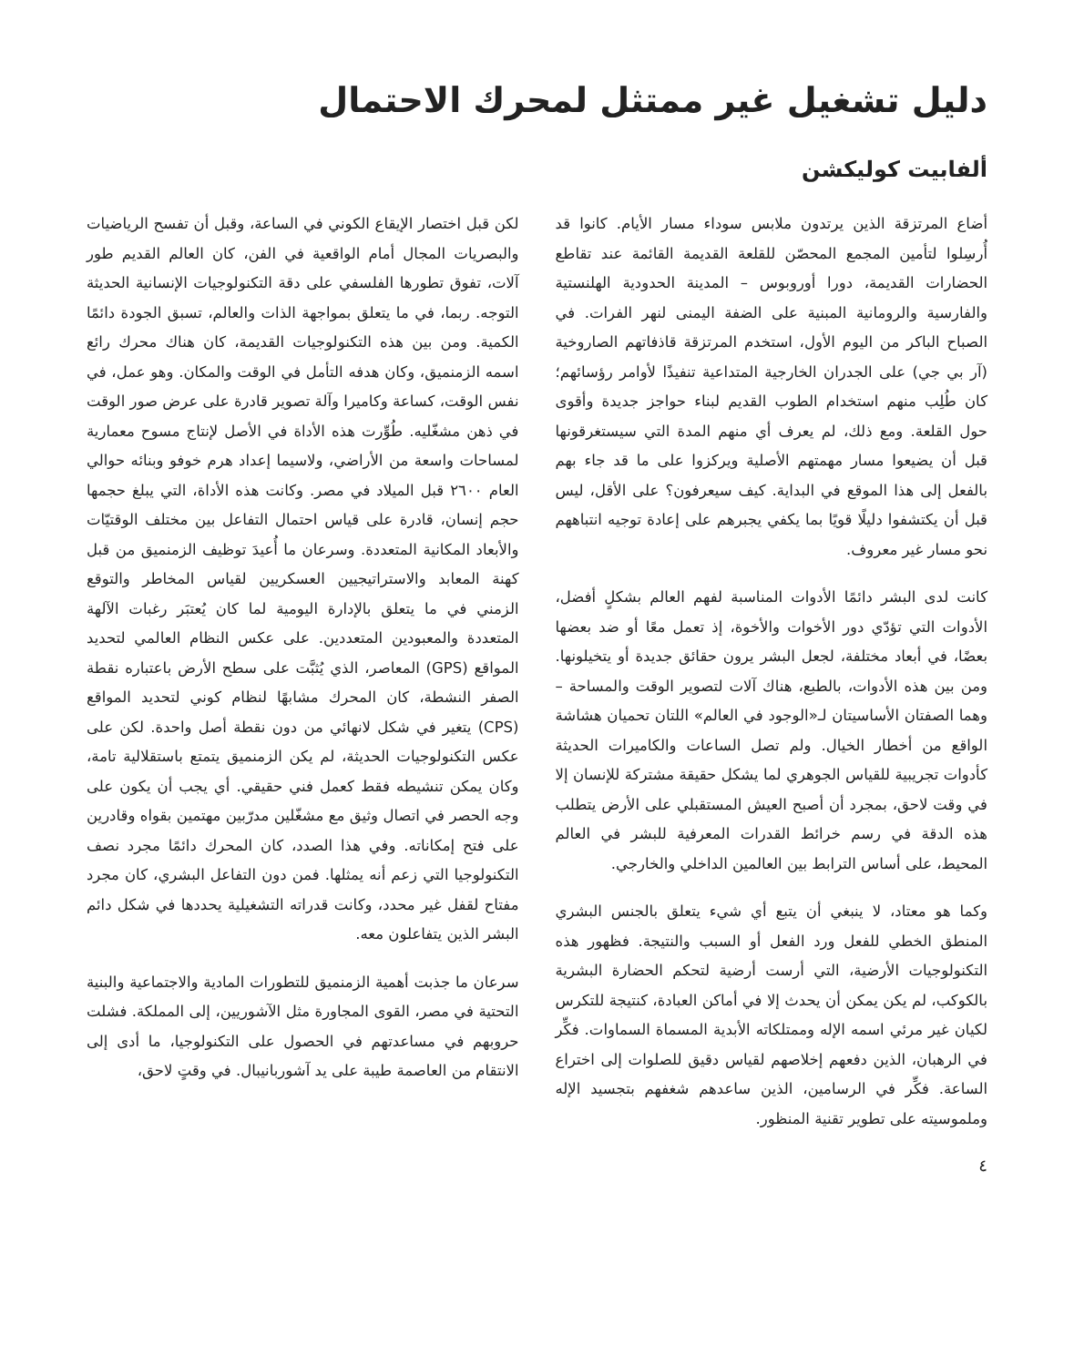دليل تشغيل غير ممتثل لمحرك الاحتمال
ألفابيت كوليكشن
أضاع المرتزقة الذين يرتدون ملابس سوداء مسار الأيام. كانوا قد أُرسِلوا لتأمين المجمع المحصّن للقلعة القديمة القائمة عند تقاطع الحضارات القديمة، دورا أوروبوس – المدينة الحدودية الهلنستية والفارسية والرومانية المبنية على الضفة اليمنى لنهر الفرات. في الصباح الباكر من اليوم الأول، استخدم المرتزقة قاذفاتهم الصاروخية (آر بي جي) على الجدران الخارجية المتداعية تنفيذًا لأوامر رؤسائهم؛ كان طُلِب منهم استخدام الطوب القديم لبناء حواجز جديدة وأقوى حول القلعة. ومع ذلك، لم يعرف أي منهم المدة التي سيستغرقونها قبل أن يضيعوا مسار مهمتهم الأصلية ويركزوا على ما قد جاء بهم بالفعل إلى هذا الموقع في البداية. كيف سيعرفون؟ على الأقل، ليس قبل أن يكتشفوا دليلًا قويًا بما يكفي يجبرهم على إعادة توجيه انتباههم نحو مسار غير معروف.
كانت لدى البشر دائمًا الأدوات المناسبة لفهم العالم بشكلٍ أفضل، الأدوات التي تؤدّي دور الأخوات والأخوة، إذ تعمل معًا أو ضد بعضها بعضًا، في أبعاد مختلفة، لجعل البشر يرون حقائق جديدة أو يتخيلونها. ومن بين هذه الأدوات، بالطبع، هناك آلات لتصوير الوقت والمساحة – وهما الصفتان الأساسيتان لـ«الوجود في العالم» اللتان تحميان هشاشة الواقع من أخطار الخيال. ولم تصل الساعات والكاميرات الحديثة كأدوات تجريبية للقياس الجوهري لما يشكل حقيقة مشتركة للإنسان إلا في وقت لاحق، بمجرد أن أصبح العيش المستقبلي على الأرض يتطلب هذه الدقة في رسم خرائط القدرات المعرفية للبشر في العالم المحيط، على أساس الترابط بين العالمين الداخلي والخارجي.
وكما هو معتاد، لا ينبغي أن يتبع أي شيء يتعلق بالجنس البشري المنطق الخطي للفعل ورد الفعل أو السبب والنتيجة. فظهور هذه التكنولوجيات الأرضية، التي أرست أرضية لتحكم الحضارة البشرية بالكوكب، لم يكن يمكن أن يحدث إلا في أماكن العبادة، كنتيجة للتكرس لكيان غير مرئي اسمه الإله وممتلكاته الأبدية المسماة السماوات. فكِّر في الرهبان، الذين دفعهم إخلاصهم لقياس دقيق للصلوات إلى اختراع الساعة. فكِّر في الرسامين، الذين ساعدهم شغفهم بتجسيد الإله وملموسيته على تطوير تقنية المنظور.
لكن قبل اختصار الإيقاع الكوني في الساعة، وقبل أن تفسح الرياضيات والبصريات المجال أمام الواقعية في الفن، كان العالم القديم طور آلات، تفوق تطورها الفلسفي على دقة التكنولوجيات الإنسانية الحديثة التوجه. ربما، في ما يتعلق بمواجهة الذات والعالم، تسبق الجودة دائمًا الكمية. ومن بين هذه التكنولوجيات القديمة، كان هناك محرك رائع اسمه الزمنميق، وكان هدفه التأمل في الوقت والمكان. وهو عمل، في نفس الوقت، كساعة وكاميرا وآلة تصوير قادرة على عرض صور الوقت في ذهن مشغّليه. طُوِّرت هذه الأداة في الأصل لإنتاج مسوح معمارية لمساحات واسعة من الأراضي، ولاسيما إعداد هرم خوفو وبنائه حوالي العام ٢٦٠٠ قبل الميلاد في مصر. وكانت هذه الأداة، التي يبلغ حجمها حجم إنسان، قادرة على قياس احتمال التفاعل بين مختلف الوقتيّات والأبعاد المكانية المتعددة. وسرعان ما أُعيدَ توظيف الزمنميق من قبل كهنة المعابد والاستراتيجيين العسكريين لقياس المخاطر والتوقع الزمني في ما يتعلق بالإدارة اليومية لما كان يُعتبَر رغبات الآلهة المتعددة والمعبودين المتعددين. على عكس النظام العالمي لتحديد المواقع (GPS) المعاصر، الذي يُثبَّت على سطح الأرض باعتباره نقطة الصفر النشطة، كان المحرك مشابهًا لنظام كوني لتحديد المواقع (CPS) يتغير في شكل لانهائي من دون نقطة أصل واحدة. لكن على عكس التكنولوجيات الحديثة، لم يكن الزمنميق يتمتع باستقلالية تامة، وكان يمكن تنشيطه فقط كعمل فني حقيقي. أي يجب أن يكون على وجه الحصر في اتصال وثيق مع مشغّلين مدرّبين مهتمين بقواه وقادرين على فتح إمكاناته. وفي هذا الصدد، كان المحرك دائمًا مجرد نصف التكنولوجيا التي زعم أنه يمثلها. فمن دون التفاعل البشري، كان مجرد مفتاح لقفل غير محدد، وكانت قدراته التشغيلية يحددها في شكل دائم البشر الذين يتفاعلون معه.
سرعان ما جذبت أهمية الزمنميق للتطورات المادية والاجتماعية والبنية التحتية في مصر، القوى المجاورة مثل الآشوريين، إلى المملكة. فشلت حروبهم في مساعدتهم في الحصول على التكنولوجيا، ما أدى إلى الانتقام من العاصمة طيبة على يد آشوربانيبال. في وقتٍ لاحق،
٤